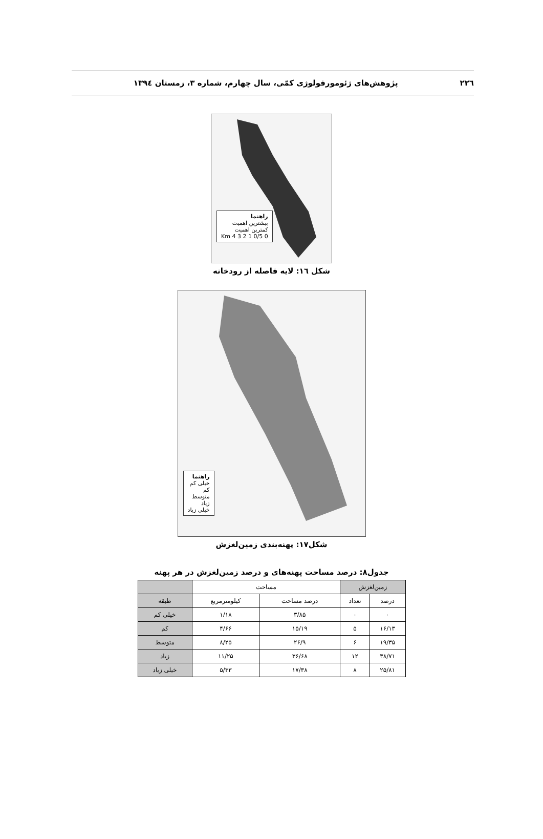۲۲٦ پژوهش‌های ژئومورفولوژی کمّی، سال چهارم، شماره ۳، زمستان ۱۳۹٤
راهنما
بیشترین اهمیت
کمترین اهمیت
0 0/5 1 2 3 4 Km
شکل ١٦: لایه فاصله از رودخانه
راهنما
خیلی کم
کم
متوسط
زیاد
خیلی زیاد
شکل۱۷: پهنه‌بندی زمین‌لغزش
جدول۸: درصد مساحت پهنه‌های و درصد زمین‌لغزش در هر پهنه
| زمین‌لغزش | | مساحت | | |
| --- | --- | --- | --- | --- |
| درصد | تعداد | درصد مساحت | کیلومترمربع | طبقه |
| ۰ | ۰ | ۳/۸۵ | ۱/۱۸ | خیلی کم |
| ۱۶/۱۳ | ۵ | ۱۵/۱۹ | ۴/۶۶ | کم |
| ۱۹/۳۵ | ۶ | ۲۶/۹ | ۸/۲۵ | متوسط |
| ۳۸/۷۱ | ۱۲ | ۳۶/۶۸ | ۱۱/۲۵ | زیاد |
| ۲۵/۸۱ | ۸ | ۱۷/۳۸ | ۵/۳۳ | خیلی زیاد |